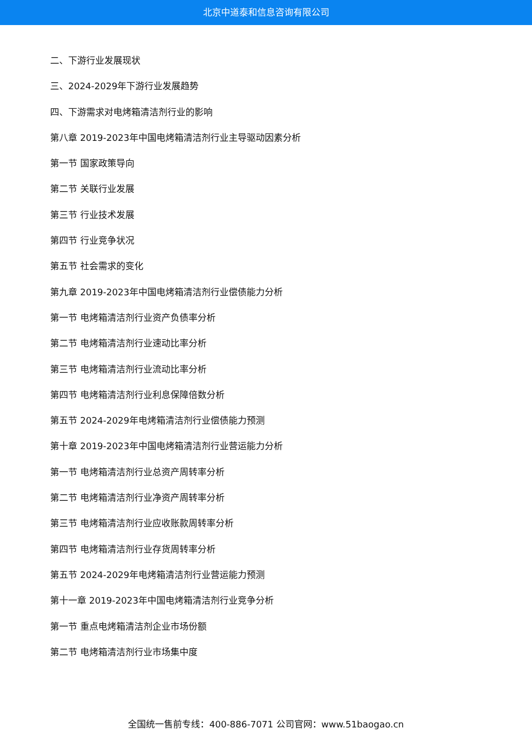北京中道泰和信息咨询有限公司
二、下游行业发展现状
三、2024-2029年下游行业发展趋势
四、下游需求对电烤箱清洁剂行业的影响
第八章 2019-2023年中国电烤箱清洁剂行业主导驱动因素分析
第一节 国家政策导向
第二节 关联行业发展
第三节 行业技术发展
第四节 行业竞争状况
第五节 社会需求的变化
第九章 2019-2023年中国电烤箱清洁剂行业偿债能力分析
第一节 电烤箱清洁剂行业资产负债率分析
第二节 电烤箱清洁剂行业速动比率分析
第三节 电烤箱清洁剂行业流动比率分析
第四节 电烤箱清洁剂行业利息保障倍数分析
第五节 2024-2029年电烤箱清洁剂行业偿债能力预测
第十章 2019-2023年中国电烤箱清洁剂行业营运能力分析
第一节 电烤箱清洁剂行业总资产周转率分析
第二节 电烤箱清洁剂行业净资产周转率分析
第三节 电烤箱清洁剂行业应收账款周转率分析
第四节 电烤箱清洁剂行业存货周转率分析
第五节 2024-2029年电烤箱清洁剂行业营运能力预测
第十一章 2019-2023年中国电烤箱清洁剂行业竞争分析
第一节 重点电烤箱清洁剂企业市场份额
第二节 电烤箱清洁剂行业市场集中度
全国统一售前专线：400-886-7071 公司官网：www.51baogao.cn